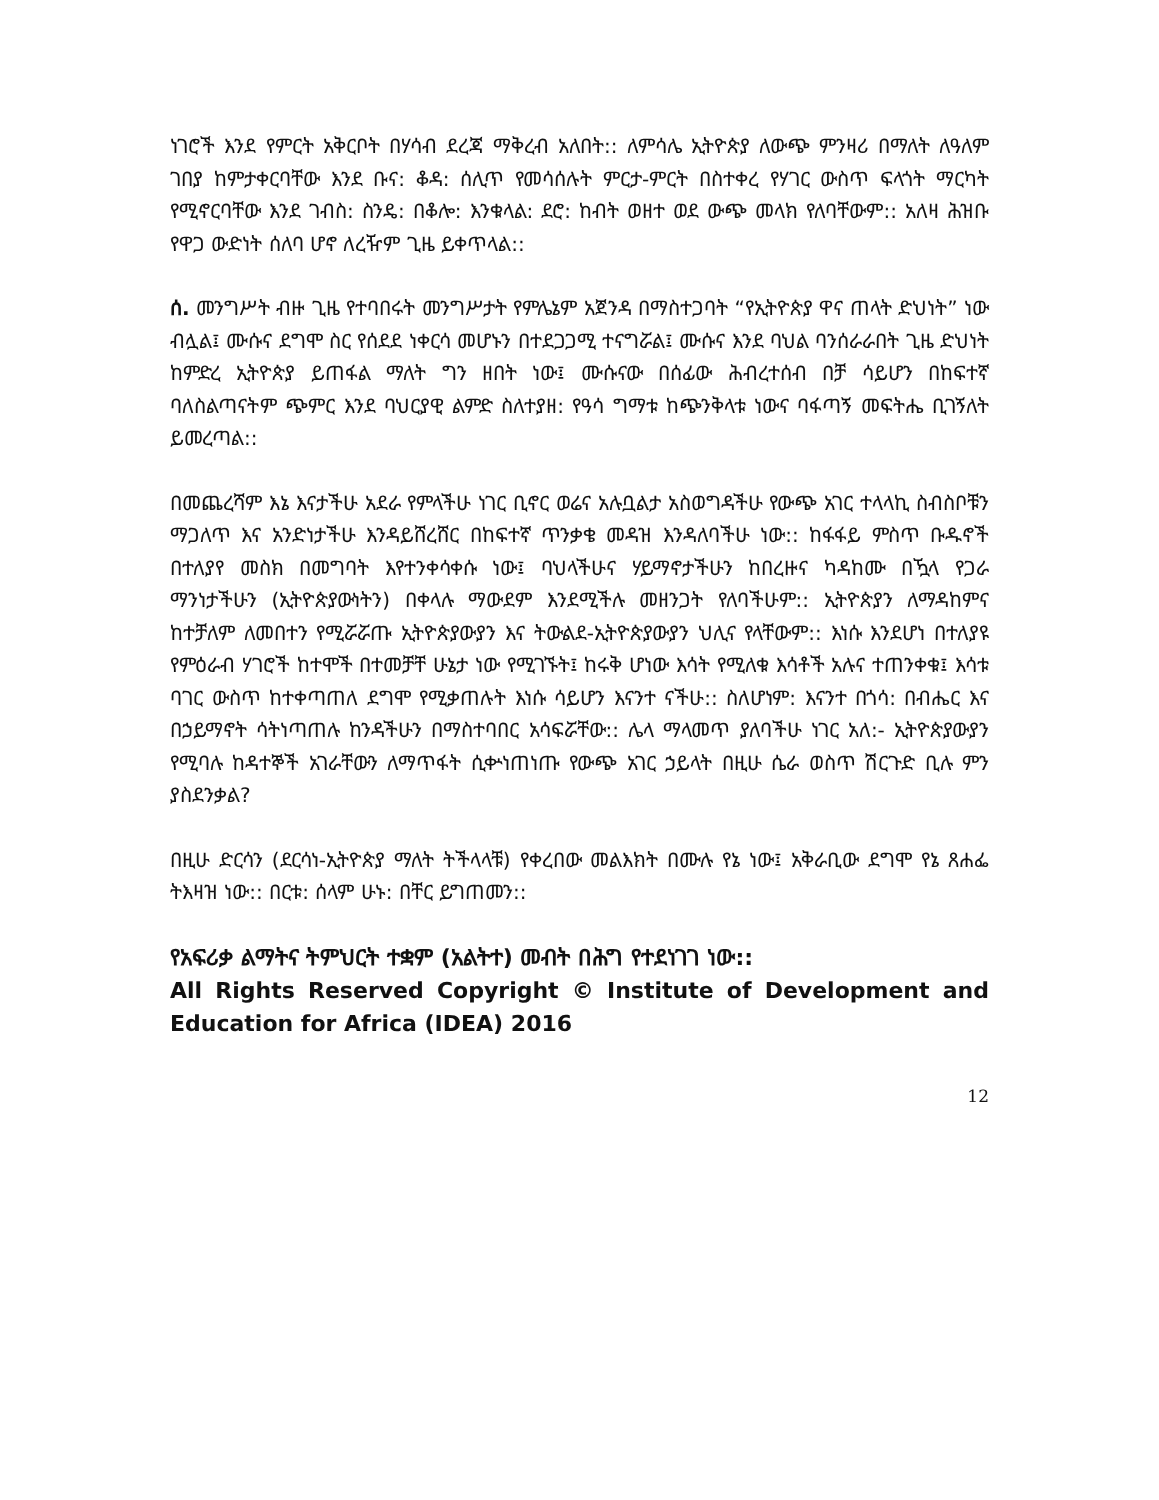ነገሮች እንደ የምርት አቅርቦት በሃሳብ ደረጃ ማቅረብ አለበት:: ለምሳሌ ኢትዮጵያ ለውጭ ምንዛሪ በማለት ለዓለም ገበያ ከምታቀርባቸው እንደ ቡና: ቆዳ: ሰሊጥ የመሳሰሉት ምርታ-ምርት በስተቀረ የሃገር ውስጥ ፍላጎት ማርካት የሚኖርባቸው እንደ ገብስ: ስንዴ: በቆሎ: እንቁላል: ደሮ: ከብት ወዘተ ወደ ውጭ መላክ የለባቸውም:: አለዛ ሕዝቡ የዋጋ ውድነት ሰለባ ሆኖ ለረዥም ጊዜ ይቀጥላል::
ሰ. መንግሥት ብዙ ጊዜ የተባበሩት መንግሥታት የምሌኔም አጀንዳ በማስተጋባት “የኢትዮጵያ ዋና ጠላት ድህነት” ነው ብሏል፤ ሙሱና ደግሞ ስር የሰደደ ነቀርሳ መሆኑን በተደጋጋሚ ተናግሯል፤ ሙሱና እንደ ባህል ባንሰራራበት ጊዜ ድህነት ከምድረ ኢትዮጵያ ይጠፋል ማለት ግን ዘበት ነው፤ ሙሱናው በሰፊው ሕብረተሰብ በቻ ሳይሆን በከፍተኛ ባለስልጣናትም ጭምር እንደ ባህርያዊ ልምድ ስለተያዘ: የዓሳ ግማቱ ከጭንቅላቱ ነውና ባፋጣኝ መፍትሔ ቢገኝለት ይመረጣል::
በመጨረሻም እኔ እናታችሁ አደራ የምላችሁ ነገር ቢኖር ወሬና አሉቧልታ አስወግዳችሁ የውጭ አገር ተላላኪ ስብስቦቹን ማጋለጥ እና አንድነታችሁ እንዳይሸረሸር በከፍተኛ ጥንቃቄ መዳዝ እንዳለባችሁ ነው:: ከፋፋይ ምስጥ ቡዱኖች በተለያየ መስክ በመግባት እየተንቀሳቀሱ ነው፤ ባህላችሁና ሃይማኖታችሁን ከበረዙና ካዳከሙ በዃላ የጋራ ማንነታችሁን (ኢትዮጵያውነትን) በቀላሉ ማውደም እንደሚችሉ መዘንጋት የለባችሁም:: ኢትዮጵያን ለማዳከምና ከተቻለም ለመበተን የሚሯሯጡ ኢትዮጵያውያን እና ትውልደ-ኢትዮጵያውያን ህሊና የላቸውም:: እነሱ እንደሆነ በተለያዩ የምዕራብ ሃገሮች ከተሞች በተመቻቸ ሁኔታ ነው የሚገኙት፤ ከሩቅ ሆነው እሳት የሚለቁ እሳቶች አሉና ተጠንቀቁ፤ እሳቱ ባገር ውስጥ ከተቀጣጠለ ደግሞ የሚቃጠሉት እነሱ ሳይሆን እናንተ ናችሁ:: ስለሆነም: እናንተ በጎሳ: በብሔር እና በኃይማኖት ሳትነጣጠሉ ከንዳችሁን በማስተባበር አሳፍሯቸው:: ሌላ ማላመጥ ያለባችሁ ነገር አለ:- ኢትዮጵያውያን የሚባሉ ከዳተኞች አገራቸውን ለማጥፋት ሲቍነጠነጡ የውጭ አገር ኃይላት በዚሁ ሴራ ወስጥ ሽርጉድ ቢሉ ምን ያስደንቃል?
በዚሁ ድርሳን (ደርሳነ-ኢትዮጵያ ማለት ትችላላቹ) የቀረበው መልእክት በሙሉ የኔ ነው፤ አቅራቢው ደግሞ የኔ ጸሐፌ ትእዛዝ ነው:: በርቱ: ሰላም ሁኑ: በቸር ይግጠመን::
የአፍሪቃ ልማትና ትምህርት ተቋም (አልትተ) መብት በሕግ የተደነገገ ነው::
All Rights Reserved Copyright © Institute of Development and Education for Africa (IDEA) 2016
12